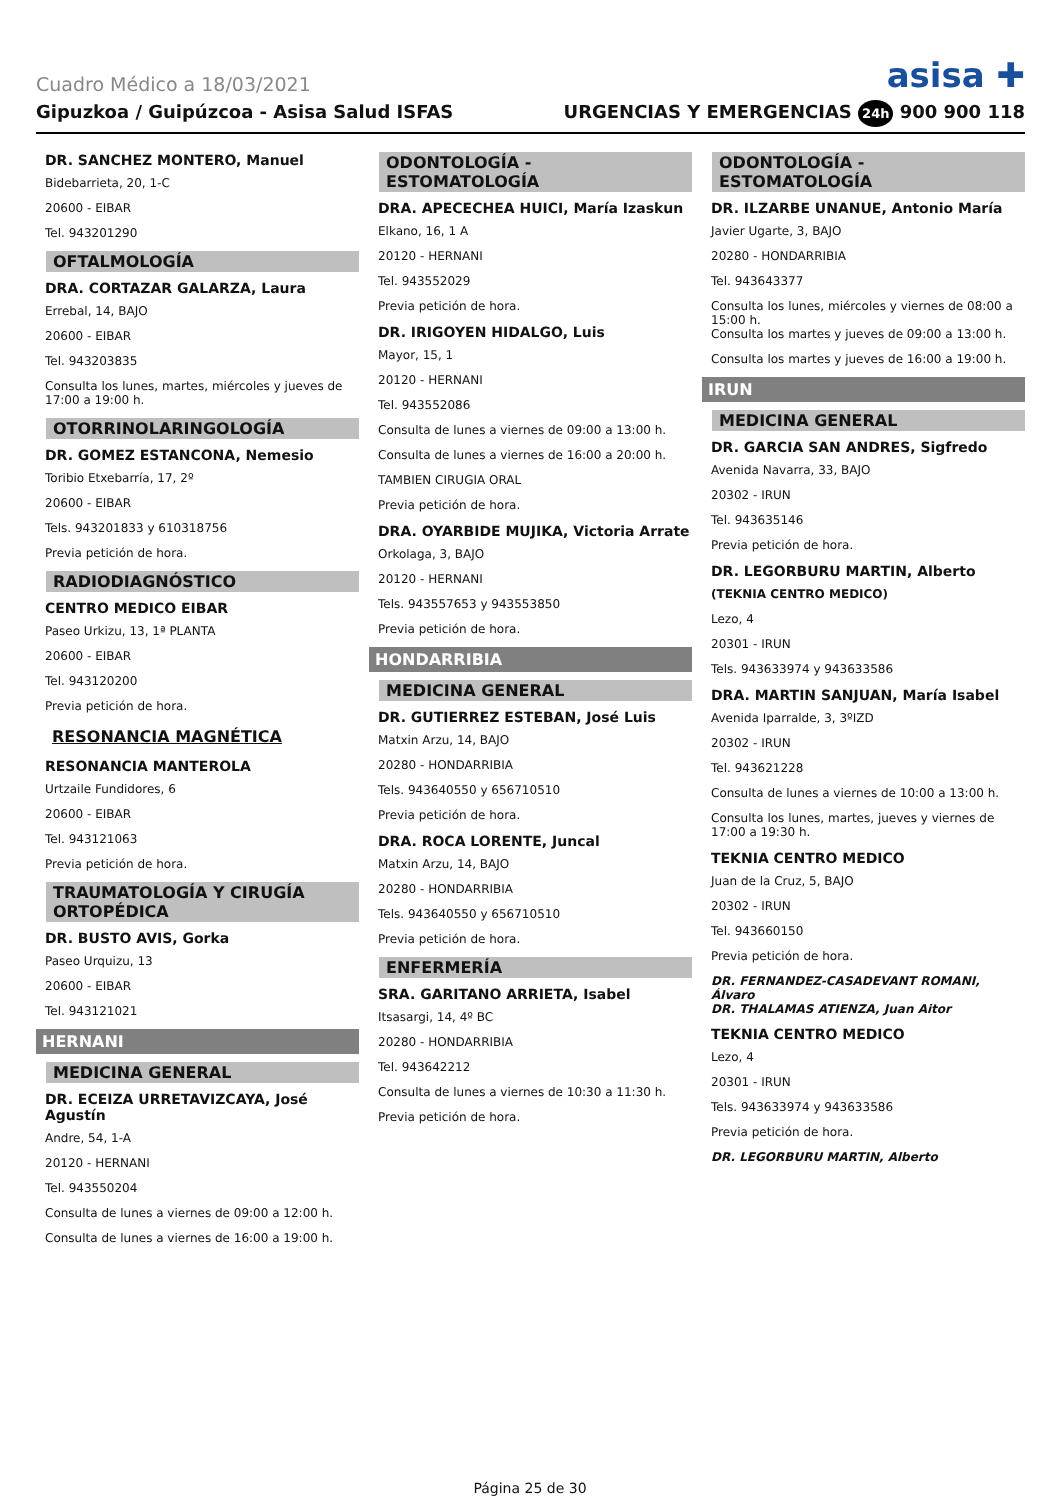Cuadro Médico a 18/03/2021 asisa ✚
Gipuzkoa / Guipúzcoa - Asisa Salud ISFAS URGENCIAS Y EMERGENCIAS 24h 900 900 118
DR. SANCHEZ MONTERO, Manuel
Bidebarrieta, 20, 1-C
20600 - EIBAR
Tel. 943201290
OFTALMOLOGÍA
DRA. CORTAZAR GALARZA, Laura
Errebal, 14, BAJO
20600 - EIBAR
Tel. 943203835
Consulta los lunes, martes, miércoles y jueves de 17:00 a 19:00 h.
OTORRINOLARINGOLOGÍA
DR. GOMEZ ESTANCONA, Nemesio
Toribio Etxebarría, 17, 2º
20600 - EIBAR
Tels. 943201833 y 610318756
Previa petición de hora.
RADIODIAGNÓSTICO
CENTRO MEDICO EIBAR
Paseo Urkizu, 13, 1ª PLANTA
20600 - EIBAR
Tel. 943120200
Previa petición de hora.
RESONANCIA MAGNÉTICA
RESONANCIA MANTEROLA
Urtzaile Fundidores, 6
20600 - EIBAR
Tel. 943121063
Previa petición de hora.
TRAUMATOLOGÍA Y CIRUGÍA ORTOPÉDICA
DR. BUSTO AVIS, Gorka
Paseo Urquizu, 13
20600 - EIBAR
Tel. 943121021
HERNANI
MEDICINA GENERAL
DR. ECEIZA URRETAVIZCAYA, José Agustín
Andre, 54, 1-A
20120 - HERNANI
Tel. 943550204
Consulta de lunes a viernes de 09:00 a 12:00 h.
Consulta de lunes a viernes de 16:00 a 19:00 h.
ODONTOLOGÍA - ESTOMATOLOGÍA
DRA. APECECHEA HUICI, María Izaskun
Elkano, 16, 1 A
20120 - HERNANI
Tel. 943552029
Previa petición de hora.
DR. IRIGOYEN HIDALGO, Luis
Mayor, 15, 1
20120 - HERNANI
Tel. 943552086
Consulta de lunes a viernes de 09:00 a 13:00 h.
Consulta de lunes a viernes de 16:00 a 20:00 h.
TAMBIEN CIRUGIA ORAL
Previa petición de hora.
DRA. OYARBIDE MUJIKA, Victoria Arrate
Orkolaga, 3, BAJO
20120 - HERNANI
Tels. 943557653 y 943553850
Previa petición de hora.
HONDARRIBIA
MEDICINA GENERAL
DR. GUTIERREZ ESTEBAN, José Luis
Matxin Arzu, 14, BAJO
20280 - HONDARRIBIA
Tels. 943640550 y 656710510
Previa petición de hora.
DRA. ROCA LORENTE, Juncal
Matxin Arzu, 14, BAJO
20280 - HONDARRIBIA
Tels. 943640550 y 656710510
Previa petición de hora.
ENFERMERÍA
SRA. GARITANO ARRIETA, Isabel
Itsasargi, 14, 4º BC
20280 - HONDARRIBIA
Tel. 943642212
Consulta de lunes a viernes de 10:30 a 11:30 h.
Previa petición de hora.
ODONTOLOGÍA - ESTOMATOLOGÍA
DR. ILZARBE UNANUE, Antonio María
Javier Ugarte, 3, BAJO
20280 - HONDARRIBIA
Tel. 943643377
Consulta los lunes, miércoles y viernes de 08:00 a 15:00 h.
Consulta los martes y jueves de 09:00 a 13:00 h.
Consulta los martes y jueves de 16:00 a 19:00 h.
IRUN
MEDICINA GENERAL
DR. GARCIA SAN ANDRES, Sigfredo
Avenida Navarra, 33, BAJO
20302 - IRUN
Tel. 943635146
Previa petición de hora.
DR. LEGORBURU MARTIN, Alberto
(TEKNIA CENTRO MEDICO)
Lezo, 4
20301 - IRUN
Tels. 943633974 y 943633586
DRA. MARTIN SANJUAN, María Isabel
Avenida Iparralde, 3, 3ºIZD
20302 - IRUN
Tel. 943621228
Consulta de lunes a viernes de 10:00 a 13:00 h.
Consulta los lunes, martes, jueves y viernes de 17:00 a 19:30 h.
TEKNIA CENTRO MEDICO
Juan de la Cruz, 5, BAJO
20302 - IRUN
Tel. 943660150
Previa petición de hora.
DR. FERNANDEZ-CASADEVANT ROMANI, Álvaro
DR. THALAMAS ATIENZA, Juan Aitor
TEKNIA CENTRO MEDICO
Lezo, 4
20301 - IRUN
Tels. 943633974 y 943633586
Previa petición de hora.
DR. LEGORBURU MARTIN, Alberto
Página 25 de 30